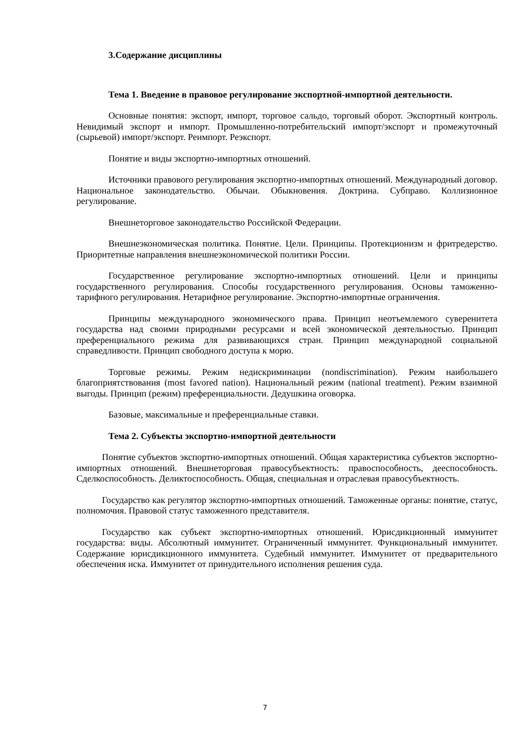3.Содержание дисциплины
Тема 1. Введение в правовое регулирование экспортной-импортной деятельности.
Основные понятия: экспорт, импорт, торговое сальдо, торговый оборот. Экспортный контроль. Невидимый экспорт и импорт. Промышленно-потребительский импорт/экспорт и промежуточный (сырьевой) импорт/экспорт. Реимпорт. Реэкспорт.
Понятие и виды экспортно-импортных отношений.
Источники правового регулирования экспортно-импортных отношений. Международный договор. Национальное законодательство. Обычаи. Обыкновения. Доктрина. Субправо. Коллизионное регулирование.
Внешнеторговое законодательство Российской Федерации.
Внешнеэкономическая политика. Понятие. Цели. Принципы. Протекционизм и фритредерство. Приоритетные направления внешнеэкономической политики России.
Государственное регулирование экспортно-импортных отношений. Цели и принципы государственного регулирования. Способы государственного регулирования. Основы таможенно-тарифного регулирования. Нетарифное регулирование. Экспортно-импортные ограничения.
Принципы международного экономического права. Принцип неотъемлемого суверенитета государства над своими природными ресурсами и всей экономической деятельностью. Принцип преференциального режима для развивающихся стран. Принцип международной социальной справедливости. Принцип свободного доступа к морю.
Торговые режимы. Режим недискриминации (nondiscrimination). Режим наибольшего благоприятствования (most favored nation). Национальный режим (national treatment). Режим взаимной выгоды. Принцип (режим) преференциальности. Дедушкина оговорка.
Базовые, максимальные и преференциальные ставки.
Тема 2. Субъекты экспортно-импортной деятельности
Понятие субъектов экспортно-импортных отношений. Общая характеристика субъектов экспортно-импортных отношений. Внешнеторговая правосубъектность: правоспособность, дееспособность. Сделкоспособность. Деликтоспособность. Общая, специальная и отраслевая правосубъектность.
Государство как регулятор экспортно-импортных отношений. Таможенные органы: понятие, статус, полномочия. Правовой статус таможенного представителя.
Государство как субъект экспортно-импортных отношений. Юрисдикционный иммунитет государства: виды. Абсолютный иммунитет. Ограниченный иммунитет. Функциональный иммунитет. Содержание юрисдикционного иммунитета. Судебный иммунитет. Иммунитет от предварительного обеспечения иска. Иммунитет от принудительного исполнения решения суда.
7